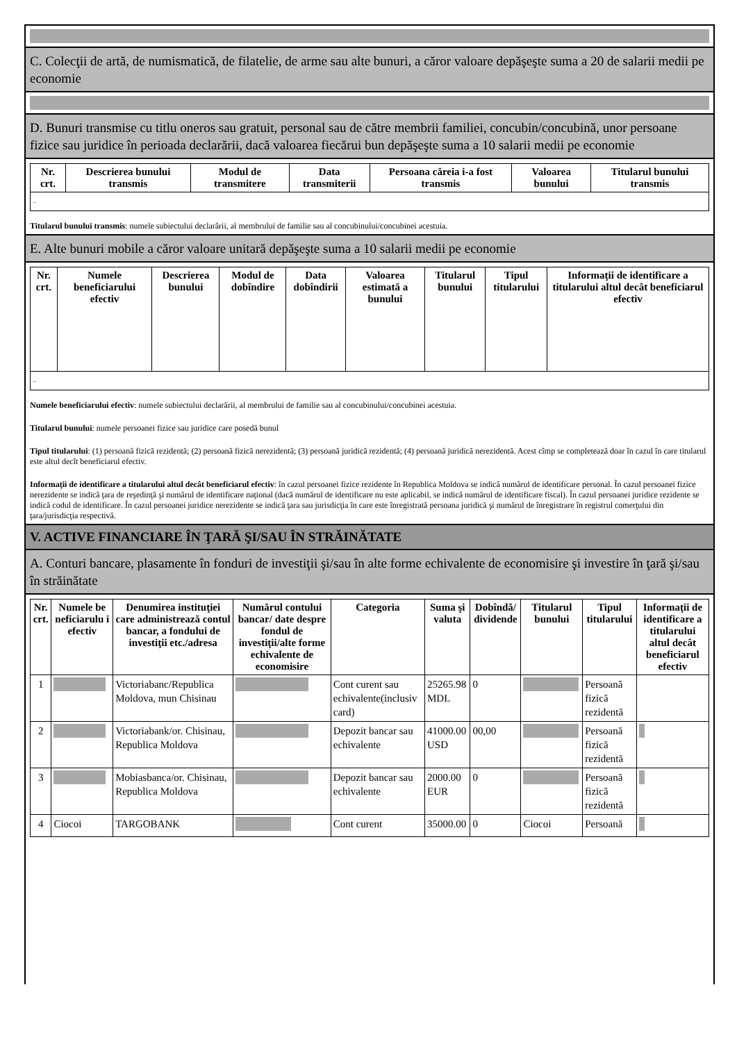C. Colecţii de artă, de numismatică, de filatelie, de arme sau alte bunuri, a căror valoare depăşeşte suma a 20 de salarii medii pe economie
D. Bunuri transmise cu titlu oneros sau gratuit, personal sau de către membrii familiei, concubin/concubină, unor persoane fizice sau juridice în perioada declarării, dacă valoarea fiecărui bun depăşeşte suma a 10 salarii medii pe economie
| Nr. crt. | Descrierea bunului transmis | Modul de transmitere | Data transmiterii | Persoana căreia i-a fost transmis | Valoarea bunului | Titularul bunului transmis |
| --- | --- | --- | --- | --- | --- | --- |
| - | | | | | | |
Titularul bunului transmis: numele subiectului declarării, al membrului de familie sau al concubinului/concubinei acestuia.
E. Alte bunuri mobile a căror valoare unitară depăşeşte suma a 10 salarii medii pe economie
| Nr. crt. | Numele beneficiarului efectiv | Descrierea bunului | Modul de dobîndire | Data dobîndirii | Valoarea estimată a bunului | Titularul bunului | Tipul titularului | Informaţii de identificare a titularului altul decât beneficiarul efectiv |
| --- | --- | --- | --- | --- | --- | --- | --- | --- |
| - | | | | | | | | |
Numele beneficiarului efectiv: numele subiectului declarării, al membrului de familie sau al concubinului/concubinei acestuia.
Titularul bunului: numele persoanei fizice sau juridice care posedă bunul
Tipul titularului: (1) persoană fizică rezidentă; (2) persoană fizică nerezidentă; (3) persoană juridică rezidentă; (4) persoană juridică nerezidentă. Acest cîmp se completează doar în cazul în care titularul este altul decît beneficiarul efectiv.
Informaţii de identificare a titularului altul decât beneficiarul efectiv: în cazul persoanei fizice rezidente în Republica Moldova se indică numărul de identificare personal. În cazul persoanei fizice nerezidente se indică ţara de reşedinţă şi numărul de identificare naţional (dacă numărul de identificare nu este aplicabil, se indică numărul de identificare fiscal). În cazul persoanei juridice rezidente se indică codul de identificare. În cazul persoanei juridice nerezidente se indică ţara sau jurisdicţia în care este înregistrată persoana juridică şi numărul de înregistrare în registrul comerţului din ţara/jurisdicţia respectivă.
V. ACTIVE FINANCIARE ÎN ŢARĂ ŞI/SAU ÎN STRĂINĂTATE
A. Conturi bancare, plasamente în fonduri de investiţii şi/sau în alte forme echivalente de economisire şi investire în ţară şi/sau în străinătate
| Nr. crt. | Numele be neficiarulu i efectiv | Denumirea instituţiei care administrează contul bancar, a fondului de investiţii etc./adresa | Numărul contului bancar/ date despre fondul de investiţii/alte forme echivalente de economisire | Categoria | Suma şi valuta | Dobîndă/ dividende | Titularul bunului | Tipul titularului | Informaţii de identificare a titularului altul decât beneficiarul efectiv |
| --- | --- | --- | --- | --- | --- | --- | --- | --- | --- |
| 1 | | Victoriabanc/Republica Moldova, mun Chisinau | | Cont curent sau echivalente(inclusiv card) | 25265.98 MDL | 0 | | Persoană fizică rezidentă | |
| 2 | | Victoriabank/or. Chisinau, Republica Moldova | | Depozit bancar sau echivalente | 41000.00 USD | 00,00 | | Persoană fizică rezidentă | |
| 3 | | Mobiasbanca/or. Chisinau, Republica Moldova | | Depozit bancar sau echivalente | 2000.00 EUR | 0 | | Persoană fizică rezidentă | |
| 4 | Ciocoi | TARGOBANK | | Cont curent | 35000.00 | 0 | Ciocoi | Persoană | |